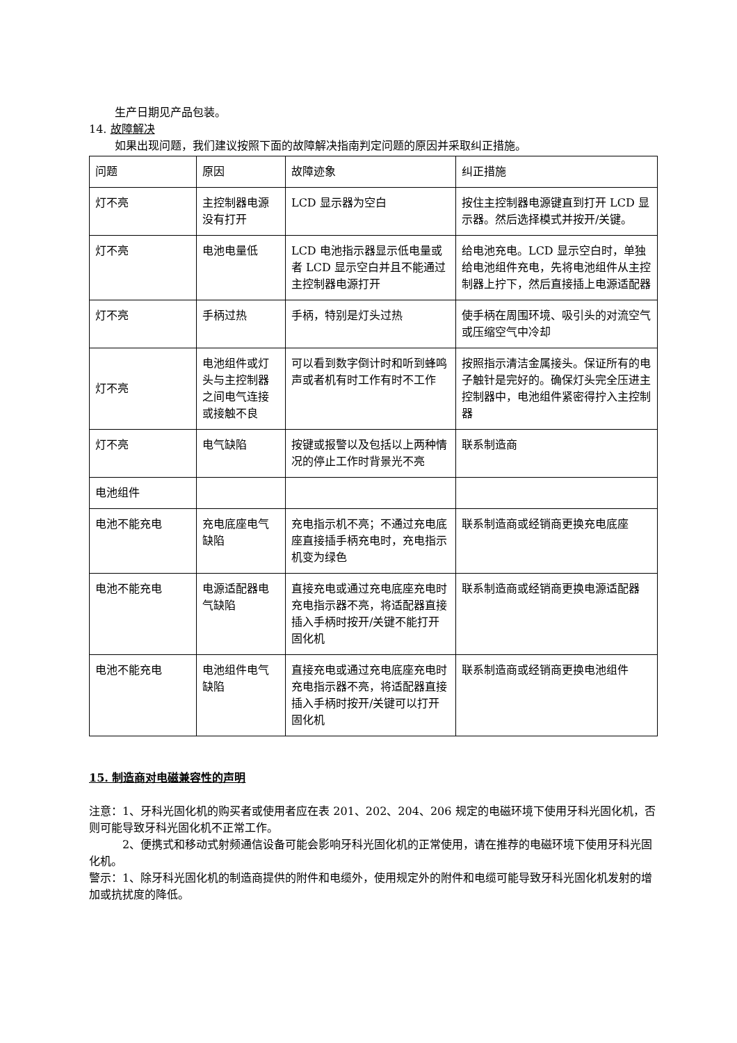生产日期见产品包装。
14. 故障解决
如果出现问题，我们建议按照下面的故障解决指南判定问题的原因并采取纠正措施。
| 问题 | 原因 | 故障迹象 | 纠正措施 |
| 灯不亮 | 主控制器电源没有打开 | LCD 显示器为空白 | 按住主控制器电源键直到打开 LCD 显示器。然后选择模式并按开/关键。 |
| 灯不亮 | 电池电量低 | LCD 电池指示器显示低电量或者 LCD 显示空白并且不能通过主控制器电源打开 | 给电池充电。LCD 显示空白时，单独给电池组件充电，先将电池组件从主控制器上拧下，然后直接插上电源适配器 |
| 灯不亮 | 手柄过热 | 手柄，特别是灯头过热 | 使手柄在周围环境、吸引头的对流空气或压缩空气中冷却 |
| 灯不亮 | 电池组件或灯头与主控制器之间电气连接或接触不良 | 可以看到数字倒计时和听到蜂鸣声或者机有时工作有时不工作 | 按照指示清洁金属接头。保证所有的电子触针是完好的。确保灯头完全压进主控制器中，电池组件紧密得拧入主控制器 |
| 灯不亮 | 电气缺陷 | 按键或报警以及包括以上两种情况的停止工作时背景光不亮 | 联系制造商 |
| 电池组件 | | | |
| 电池不能充电 | 充电底座电气缺陷 | 充电指示机不亮；不通过充电底座直接插手柄充电时，充电指示机变为绿色 | 联系制造商或经销商更换充电底座 |
| 电池不能充电 | 电源适配器电气缺陷 | 直接充电或通过充电底座充电时充电指示器不亮，将适配器直接插入手柄时按开/关键不能打开固化机 | 联系制造商或经销商更换电源适配器 |
| 电池不能充电 | 电池组件电气缺陷 | 直接充电或通过充电底座充电时充电指示器不亮，将适配器直接插入手柄时按开/关键可以打开固化机 | 联系制造商或经销商更换电池组件 |
15. 制造商对电磁兼容性的声明
注意：1、牙科光固化机的购买者或使用者应在表 201、202、204、206 规定的电磁环境下使用牙科光固化机，否则可能导致牙科光固化机不正常工作。
2、便携式和移动式射频通信设备可能会影响牙科光固化机的正常使用，请在推荐的电磁环境下使用牙科光固化机。
警示：1、除牙科光固化机的制造商提供的附件和电缆外，使用规定外的附件和电缆可能导致牙科光固化机发射的增加或抗扰度的降低。